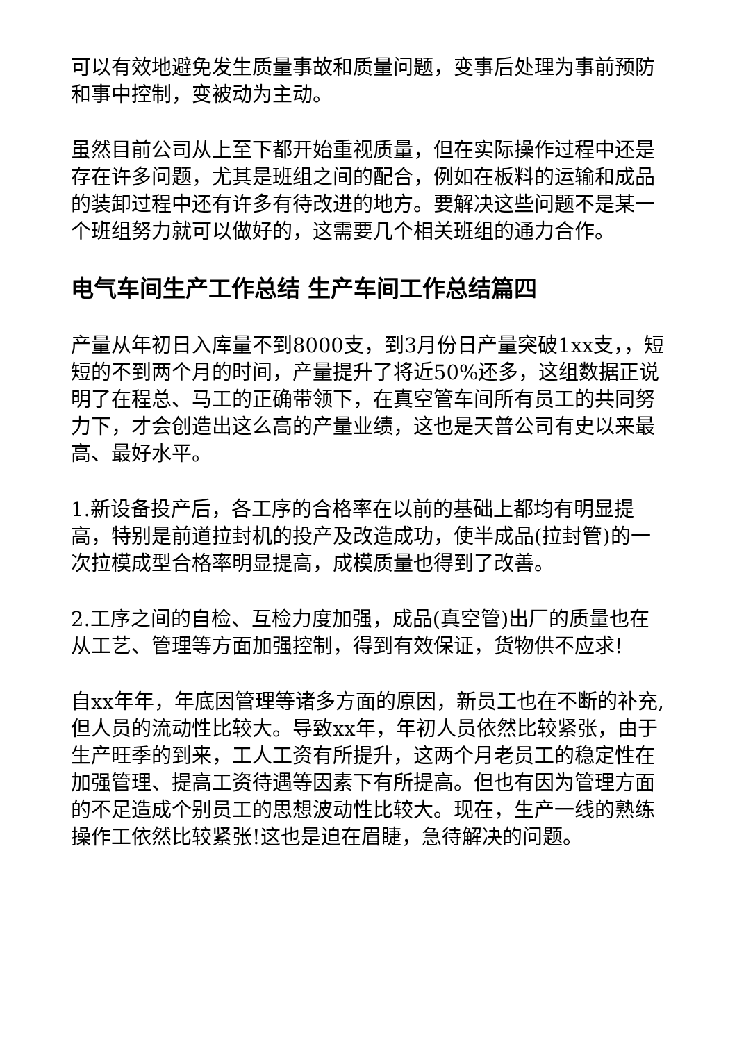可以有效地避免发生质量事故和质量问题，变事后处理为事前预防和事中控制，变被动为主动。
虽然目前公司从上至下都开始重视质量，但在实际操作过程中还是存在许多问题，尤其是班组之间的配合，例如在板料的运输和成品的装卸过程中还有许多有待改进的地方。要解决这些问题不是某一个班组努力就可以做好的，这需要几个相关班组的通力合作。
电气车间生产工作总结 生产车间工作总结篇四
产量从年初日入库量不到8000支，到3月份日产量突破1xx支，，短短的不到两个月的时间，产量提升了将近50%还多，这组数据正说明了在程总、马工的正确带领下，在真空管车间所有员工的共同努力下，才会创造出这么高的产量业绩，这也是天普公司有史以来最高、最好水平。
1.新设备投产后，各工序的合格率在以前的基础上都均有明显提高，特别是前道拉封机的投产及改造成功，使半成品(拉封管)的一次拉模成型合格率明显提高，成模质量也得到了改善。
2.工序之间的自检、互检力度加强，成品(真空管)出厂的质量也在从工艺、管理等方面加强控制，得到有效保证，货物供不应求!
自xx年年，年底因管理等诸多方面的原因，新员工也在不断的补充,但人员的流动性比较大。导致xx年，年初人员依然比较紧张，由于生产旺季的到来，工人工资有所提升，这两个月老员工的稳定性在加强管理、提高工资待遇等因素下有所提高。但也有因为管理方面的不足造成个别员工的思想波动性比较大。现在，生产一线的熟练操作工依然比较紧张!这也是迫在眉睫，急待解决的问题。